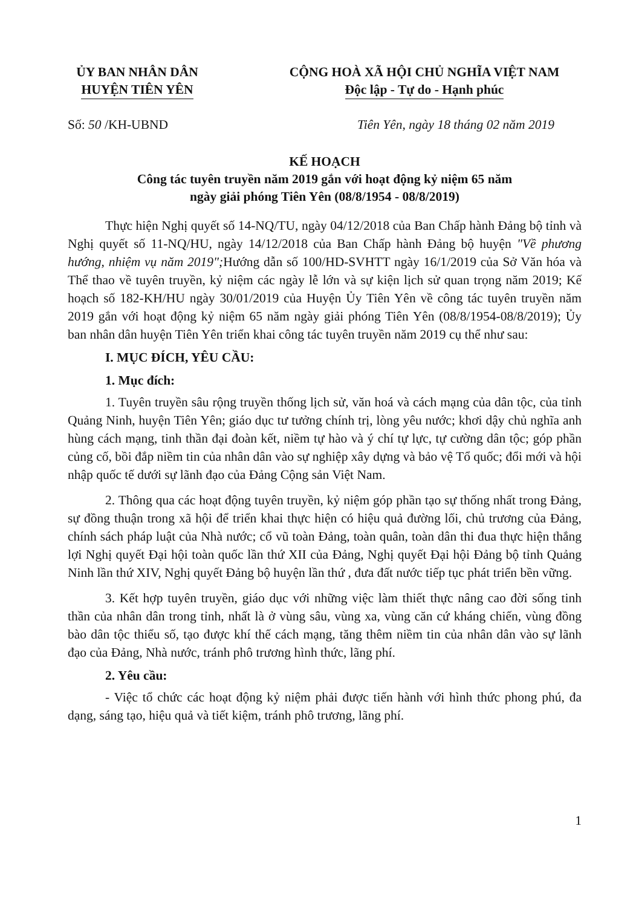ỦY BAN NHÂN DÂN
HUYỆN TIÊN YÊN
CỘNG HOÀ XÃ HỘI CHỦ NGHĨA VIỆT NAM
Độc lập - Tự do - Hạnh phúc
Số: 50 /KH-UBND Tiên Yên, ngày 18 tháng 02 năm 2019
KẾ HOẠCH
Công tác tuyên truyền năm 2019 gắn với hoạt động kỷ niệm 65 năm
ngày giải phóng Tiên Yên (08/8/1954 - 08/8/2019)
Thực hiện Nghị quyết số 14-NQ/TU, ngày 04/12/2018 của Ban Chấp hành Đảng bộ tỉnh và Nghị quyết số 11-NQ/HU, ngày 14/12/2018 của Ban Chấp hành Đảng bộ huyện "Về phương hướng, nhiệm vụ năm 2019"; Hướng dẫn số 100/HD-SVHTT ngày 16/1/2019 của Sở Văn hóa và Thể thao về tuyên truyền, kỷ niệm các ngày lễ lớn và sự kiện lịch sử quan trọng năm 2019; Kế hoạch số 182-KH/HU ngày 30/01/2019 của Huyện Ủy Tiên Yên về công tác tuyên truyền năm 2019 gắn với hoạt động kỷ niệm 65 năm ngày giải phóng Tiên Yên (08/8/1954-08/8/2019); Ủy ban nhân dân huyện Tiên Yên triển khai công tác tuyên truyền năm 2019 cụ thể như sau:
I. MỤC ĐÍCH, YÊU CẦU:
1. Mục đích:
1. Tuyên truyền sâu rộng truyền thống lịch sử, văn hoá và cách mạng của dân tộc, của tỉnh Quảng Ninh, huyện Tiên Yên; giáo dục tư tưởng chính trị, lòng yêu nước; khơi dậy chủ nghĩa anh hùng cách mạng, tinh thần đại đoàn kết, niềm tự hào và ý chí tự lực, tự cường dân tộc; góp phần củng cố, bồi đắp niềm tin của nhân dân vào sự nghiệp xây dựng và bảo vệ Tổ quốc; đổi mới và hội nhập quốc tế dưới sự lãnh đạo của Đảng Cộng sản Việt Nam.
2. Thông qua các hoạt động tuyên truyền, kỷ niệm góp phần tạo sự thống nhất trong Đảng, sự đồng thuận trong xã hội để triển khai thực hiện có hiệu quả đường lối, chủ trương của Đảng, chính sách pháp luật của Nhà nước; cổ vũ toàn Đảng, toàn quân, toàn dân thi đua thực hiện thắng lợi Nghị quyết Đại hội toàn quốc lần thứ XII của Đảng, Nghị quyết Đại hội Đảng bộ tỉnh Quảng Ninh lần thứ XIV, Nghị quyết Đảng bộ huyện lần thứ , đưa đất nước tiếp tục phát triển bền vững.
3. Kết hợp tuyên truyền, giáo dục với những việc làm thiết thực nâng cao đời sống tinh thần của nhân dân trong tỉnh, nhất là ở vùng sâu, vùng xa, vùng căn cứ kháng chiến, vùng đồng bào dân tộc thiểu số, tạo được khí thế cách mạng, tăng thêm niềm tin của nhân dân vào sự lãnh đạo của Đảng, Nhà nước, tránh phô trương hình thức, lãng phí.
2. Yêu cầu:
- Việc tổ chức các hoạt động kỷ niệm phải được tiến hành với hình thức phong phú, đa dạng, sáng tạo, hiệu quả và tiết kiệm, tránh phô trương, lãng phí.
1